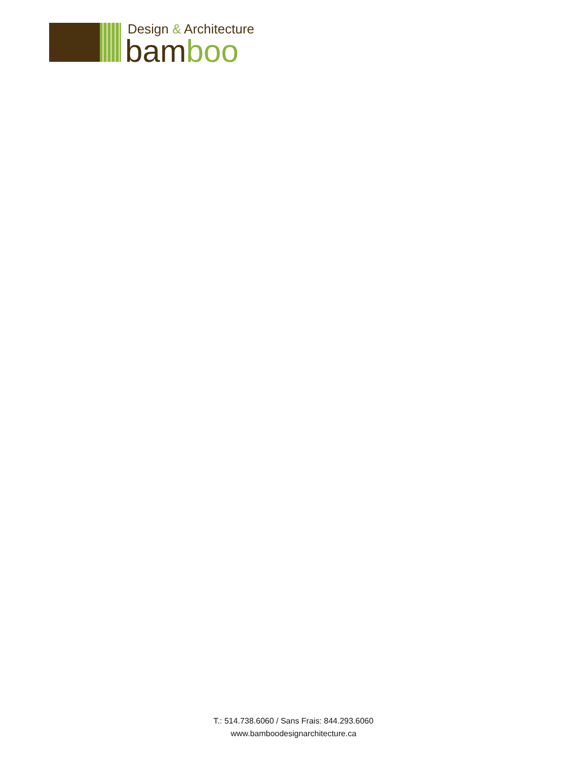Design & Architecture
bamboo
T.: 514.738.6060 / Sans Frais: 844.293.6060
www.bamboodesignarchitecture.ca